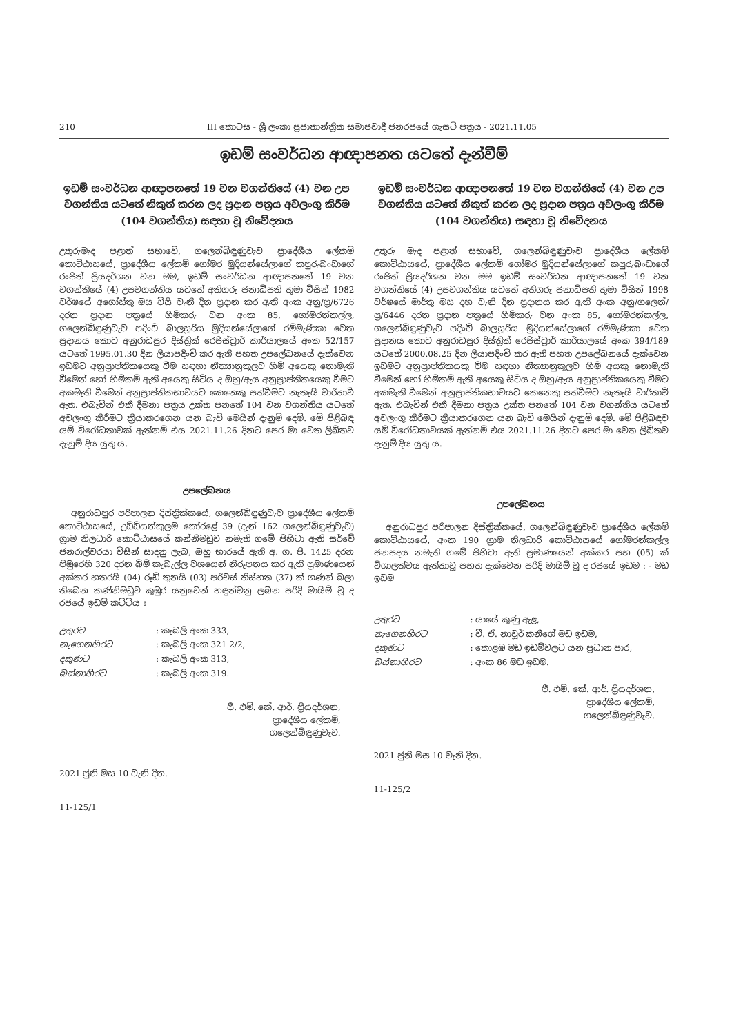210 III කොටස - ශ්‍රී ලංකා ප්‍රජාතාන්ත්‍රික සමාජවාදී ජනරජයේ ගැසට් පත්‍රය - 2021.11.05
ඉඩම් සංවර්ධන ආඥාපනත යටතේ දැන්වීම්
ඉඩම් සංවර්ධන ආඥාපනතේ 19 වන වගන්තියේ (4) වන උප වගන්තිය යටතේ නිකුත් කරන ලද ප්‍රදාන පත්‍රය අවලංගු කිරීම (104 වගන්තිය) සඳහා වූ නිවේදනය
උතුරුමැද පළාත් සභාවේ, ගලෙන්බිඳුණුවැව ප්‍රාදේශීය ලේකම් කොට්ඨාසයේ, ප්‍රාදේශීය ලේකම් ගෝමර මුදියන්සේලාගේ කපුරුබංඩාගේ රංජිත් ප්‍රියදර්ශන වන මම, ඉඩම් සංවර්ධන ආඥාපනතේ 19 වන වගන්තියේ (4) උපවගන්තිය යටතේ අතිගරු ජනාධිපති තුමා විසින් 1982 වර්ෂයේ අගෝස්තු මස විසි වැනි දින ප්‍රදාන කර ඇති අංක අනු/ප්‍ර/6726 දරන ප්‍රදාන පත්‍රයේ හිමිකරු වන අංක 85, ගෝමරන්කල්ල, ගලෙන්බිඳුණුවැව පදිංචි බාලසූරිය මුදියන්සේලාගේ රම්මැණිකා වෙත ප්‍රදානය කොට අනුරාධපුර දිස්ත්‍රික් රෙජිස්ට්‍රාර් කාර්යාලයේ අංක 52/157 යටතේ 1995.01.30 දින ලියාපදිංචි කර ඇති පහත උපලේඛනයේ දැක්වෙන ඉඩමට අනුප්‍රාප්තිකයෙකු වීම සඳහා නීත්‍යානුකූලව හිමි අයෙකු නොමැති වීමෙන් හෝ හිමිකම් ඇති අයෙකු සිටිය ද ඔහු/ඇය අනුප්‍රාප්තිකයෙකු වීමට අකමැති වීමෙන් අනුප්‍රාප්තිකභාවයට කෙනෙකු පත්වීමට නැතැයි වාර්තාවී ඇත. එබැවින් එකී දීමනා පත්‍රය උක්ත පනතේ 104 වන වගන්තිය යටතේ අවලංගු කිරීමට ක්‍රියාකරගෙන යන බැව් මෙයින් දැනුම් දෙමි. මේ පිළිබඳ යම් විරෝධතාවක් ඇත්නම් එය 2021.11.26 දිනට පෙර මා වෙත ලිඛිතව දැනුම් දිය යුතු ය.
උපලේඛනය
අනුරාධපුර පරිපාලන දිස්ත්‍රික්කයේ, ගලෙන්බිඳුණුවැව ප්‍රාදේශීය ලේකම් කොට්ඨාසයේ, උඩ්ඩියන්කුලම කෝරළේ 39 (දැන් 162 ගලෙන්බිඳුණුවැව) ග්‍රාම නිලධාරි කොට්ඨාසයේ කන්නිමඩුව නමැති ගමේ පිහිටා ඇති සර්වේ ජනරාල්වරයා විසින් සාදනු ලැබ, ඔහු භාරයේ ඇති අ. ග. පි. 1425 දරන පිඹුරෙහි 320 දරන බිම් කැබැල්ල වශයෙන් නිරූපනය කර ඇති ප්‍රමාණයෙන් අක්කර හතරයි (04) රූඩ් තුනයි (03) පර්චස් තිස්හත (37) ක් ගණන් බලා තිබෙන කණ්නිමඩුව කුඹුර යනුවෙන් හඳුන්වනු ලබන පරිදි මායිම් වූ ද රජයේ ඉඩම් කට්ටිය ඃ
| උතුරට | : කැබලි අංක 333, |
| නැගෙනහිරට | : කැබලි අංක 321 2/2, |
| දකුණට | : කැබලි අංක 313, |
| බස්නාහිරට | : කැබලි අංක 319. |
ජී. එම්. කේ. ආර්. ප්‍රියදර්ශන,
ප්‍රාදේශීය ලේකම්,
ගලෙන්බිඳුණුවැව.
2021 ජුනි මස 10 වැනි දින.
11-125/1
ඉඩම් සංවර්ධන ආඥාපනතේ 19 වන වගන්තියේ (4) වන උප වගන්තිය යටතේ නිකුත් කරන ලද ප්‍රදාන පත්‍රය අවලංගු කිරීම (104 වගන්තිය) සඳහා වූ නිවේදනය
උතුරු මැද පළාත් සභාවේ, ගලෙන්බිඳුණුවැව ප්‍රාදේශීය ලේකම් කොට්ඨාසයේ, ප්‍රාදේශීය ලේකම් ගෝමර මුදියන්සේලාගේ කපුරුබංඩාගේ රංජිත් ප්‍රියදර්ශන වන මම ඉඩම් සංවර්ධන ආඥාපනතේ 19 වන වගන්තියේ (4) උපවගන්තිය යටතේ අතිගරු ජනාධිපති තුමා විසින් 1998 වර්ෂයේ මාර්තු මස දහ වැනි දින ප්‍රදානය කර ඇති අංක අනු/ගලෙන්/ප්‍ර/6446 දරන ප්‍රදාන පත්‍රයේ හිමිකරු වන අංක 85, ගෝමරන්කල්ල, ගලෙන්බිඳුණුවැව පදිංචි බාලසූරිය මුදියන්සේලාගේ රම්මැණිකා වෙත ප්‍රදානය කොට අනුරාධපුර දිස්ත්‍රික් රෙජිස්ට්‍රාර් කාර්යාලයේ අංක 394/189 යටතේ 2000.08.25 දින ලියාපදිංචි කර ඇති පහත උපලේඛනයේ දැක්වෙන ඉඩමට අනුප්‍රාප්තිකයකු වීම සඳහා නීත්‍යානුකූලව හිමි අයකු නොමැති වීමෙන් හෝ හිමිකම් ඇති අයෙකු සිටිය ද ඔහු/ඇය අනුප්‍රාප්තිකයෙකු වීමට අකමැති වීමෙන් අනුප්‍රාප්තිකභාවයට කෙනෙකු පත්වීමට නැතැයි වාර්තාවී ඇත. එබැවින් එකී දීමනා පත්‍රය උක්ත පනතේ 104 වන වගන්තිය යටතේ අවලංගු කිරීමට ක්‍රියාකරගෙන යන බැව් මෙයින් දැනුම් දෙමි. මේ පිළිබඳව යම් විරෝධතාවයක් ඇත්නම් එය 2021.11.26 දිනට පෙර මා වෙත ලිඛිතව දැනුම් දිය යුතු ය.
උපලේඛනය
අනුරාධපුර පරිපාලන දිස්ත්‍රික්කයේ, ගලෙන්බිඳුණුවැව ප්‍රාදේශීය ලේකම් කොට්ඨාසයේ, අංක 190 ග්‍රාම නිලධාරි කොට්ඨාසයේ ගෝමරන්කල්ල ජනපදය නමැති ගමේ පිහිටා ඇති ප්‍රමාණයෙන් අක්කර පහ (05) ක් විශාලත්වය ඇත්තාවූ පහත දැක්වෙන පරිදි මායිම් වූ ද රජයේ ඉඩම : - මඩ ඉඩම
| උතුරට | : යායේ කුණු ඇළ, |
| නැගෙනහිරට | : වී. ඒ. නාවූර් කනීගේ මඩ ඉඩම, |
| දකුණට | : කොළඹ මඩ ඉඩම්වලට යන ප්‍රධාන පාර, |
| බස්නාහිරට | : අංක 86 මඩ ඉඩම. |
ජී. එම්. කේ. ආර්. ප්‍රියදර්ශන,
ප්‍රාදේශීය ලේකම්,
ගලෙන්බිඳුණුවැව.
2021 ජුනි මස 10 වැනි දින.
11-125/2